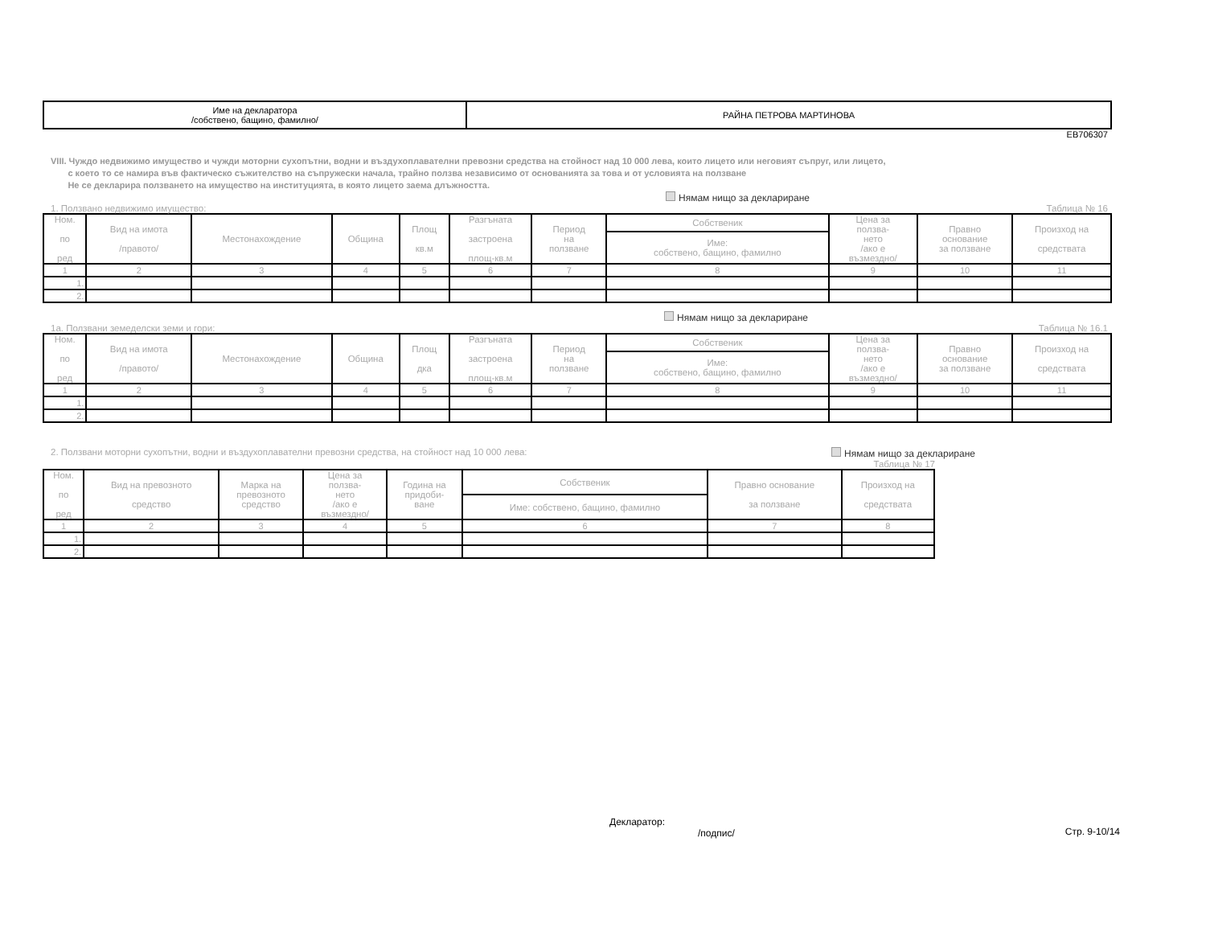| Име на декларатора /собствено, бащино, фамилно/ | РАЙНА ПЕТРОВА МАРТИНОВА |
ЕВ706307
VIII. Чуждо недвижимо имущество и чужди моторни сухопътни, водни и въздухоплавателни превозни средства на стойност над 10 000 лева, които лицето или неговият съпруг, или лицето,
с което то се намира във фактическо съжителство на съпружески начала, трайно ползва независимо от основанията за това и от условията на ползване
Не се декларира ползването на имущество на институцията, в която лицето заема длъжността.
Нямам нищо за деклариране
1. Ползвано недвижимо имущество: Таблица № 16
| Ном. по ред | Вид на имота /правото/ | Местонахождение | Община | Площ кв.м | Разгъната застроена площ-кв.м | Период на ползване | Собственик | Цена за ползва- нето /ако е възмездно/ | Правно основание за ползване | Произход на средствата |
| --- | --- | --- | --- | --- | --- | --- | --- | --- | --- | --- |
| | | | | | | | Име: собствено, бащино, фамилно | | | |
| 1 | 2 | 3 | 4 | 5 | 6 | 7 | 8 | 9 | 10 | 11 |
| 1. | | | | | | | | | | |
| 2. | | | | | | | | | | |
Нямам нищо за деклариране
1а. Ползвани земеделски земи и гори: Таблица № 16.1
| Ном. по ред | Вид на имота /правото/ | Местонахождение | Община | Площ дка | Разгъната застроена площ-кв.м | Период на ползване | Собственик | Цена за ползва- нето /ако е възмездно/ | Правно основание за ползване | Произход на средствата |
| --- | --- | --- | --- | --- | --- | --- | --- | --- | --- | --- |
| | | | | | | | Име: собствено, бащино, фамилно | | | |
| 1 | 2 | 3 | 4 | 5 | 6 | 7 | 8 | 9 | 10 | 11 |
| 1. | | | | | | | | | | |
| 2. | | | | | | | | | | |
2. Ползвани моторни сухопътни, водни и въздухоплавателни превозни средства, на стойност над 10 000 лева: Нямам нищо за деклариране
Таблица № 17
| Ном. по ред | Вид на превозното средство | Марка на превозното средство | Цена за ползва- нето /ако е възмездно/ | Година на придоби- ване | Собственик | Правно основание за ползване | Произход на средствата |
| --- | --- | --- | --- | --- | --- | --- | --- |
| | | | | | Име: собствено, бащино, фамилно | | |
| 1 | 2 | 3 | 4 | 5 | 6 | 7 | 8 |
| 1. | | | | | | | |
| 2. | | | | | | | |
Декларатор:
/подпис/
Стр. 9-10/14